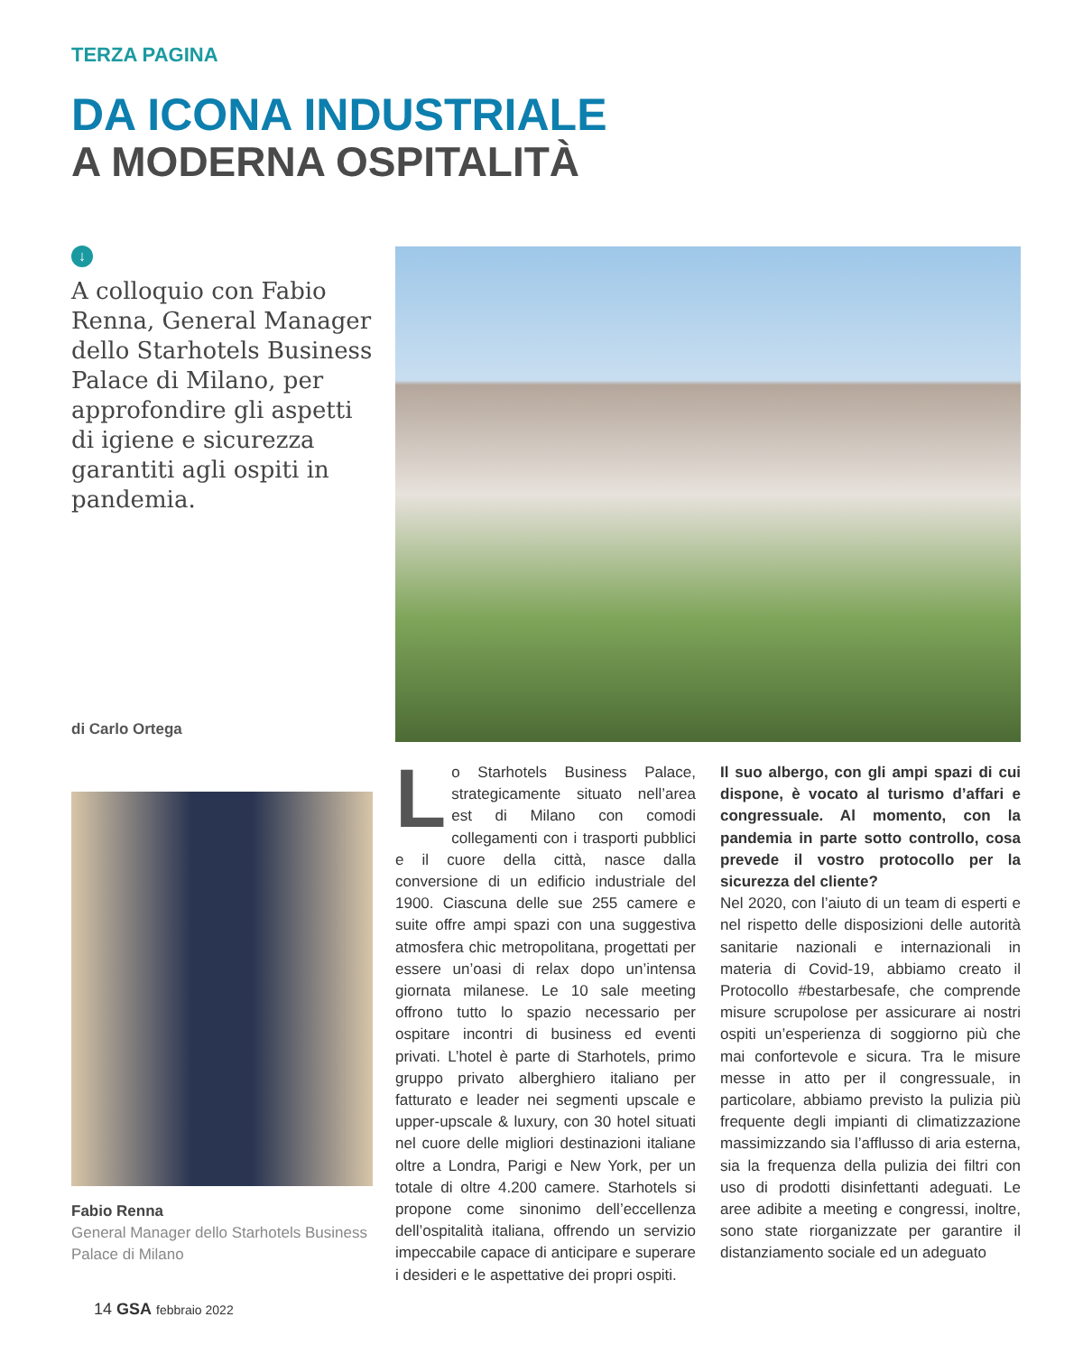TERZA PAGINA
DA ICONA INDUSTRIALE
A MODERNA OSPITALITÀ
↓
A colloquio con Fabio Renna, General Manager dello Starhotels Business Palace di Milano, per approfondire gli aspetti di igiene e sicurezza garantiti agli ospiti in pandemia.
di Carlo Ortega
Fabio Renna
General Manager dello Starhotels Business Palace di Milano
Lo Starhotels Business Palace, strategicamente situato nell’area est di Milano con comodi collegamenti con i trasporti pubblici e il cuore della città, nasce dalla conversione di un edificio industriale del 1900. Ciascuna delle sue 255 camere e suite offre ampi spazi con una suggestiva atmosfera chic metropolitana, progettati per essere un’oasi di relax dopo un’intensa giornata milanese. Le 10 sale meeting offrono tutto lo spazio necessario per ospitare incontri di business ed eventi privati. L’hotel è parte di Starhotels, primo gruppo privato alberghiero italiano per fatturato e leader nei segmenti upscale e upper-upscale & luxury, con 30 hotel situati nel cuore delle migliori destinazioni italiane oltre a Londra, Parigi e New York, per un totale di oltre 4.200 camere. Starhotels si propone come sinonimo dell’eccellenza dell’ospitalità italiana, offrendo un servizio impeccabile capace di anticipare e superare i desideri e le aspettative dei propri ospiti.
Il suo albergo, con gli ampi spazi di cui dispone, è vocato al turismo d’affari e congressuale. Al momento, con la pandemia in parte sotto controllo, cosa prevede il vostro protocollo per la sicurezza del cliente?
Nel 2020, con l’aiuto di un team di esperti e nel rispetto delle disposizioni delle autorità sanitarie nazionali e internazionali in materia di Covid-19, abbiamo creato il Protocollo #bestarbesafe, che comprende misure scrupolose per assicurare ai nostri ospiti un’esperienza di soggiorno più che mai confortevole e sicura. Tra le misure messe in atto per il congressuale, in particolare, abbiamo previsto la pulizia più frequente degli impianti di climatizzazione massimizzando sia l’afflusso di aria esterna, sia la frequenza della pulizia dei filtri con uso di prodotti disinfettanti adeguati. Le aree adibite a meeting e congressi, inoltre, sono state riorganizzate per garantire il distanziamento sociale ed un adeguato
14 GSA febbraio 2022